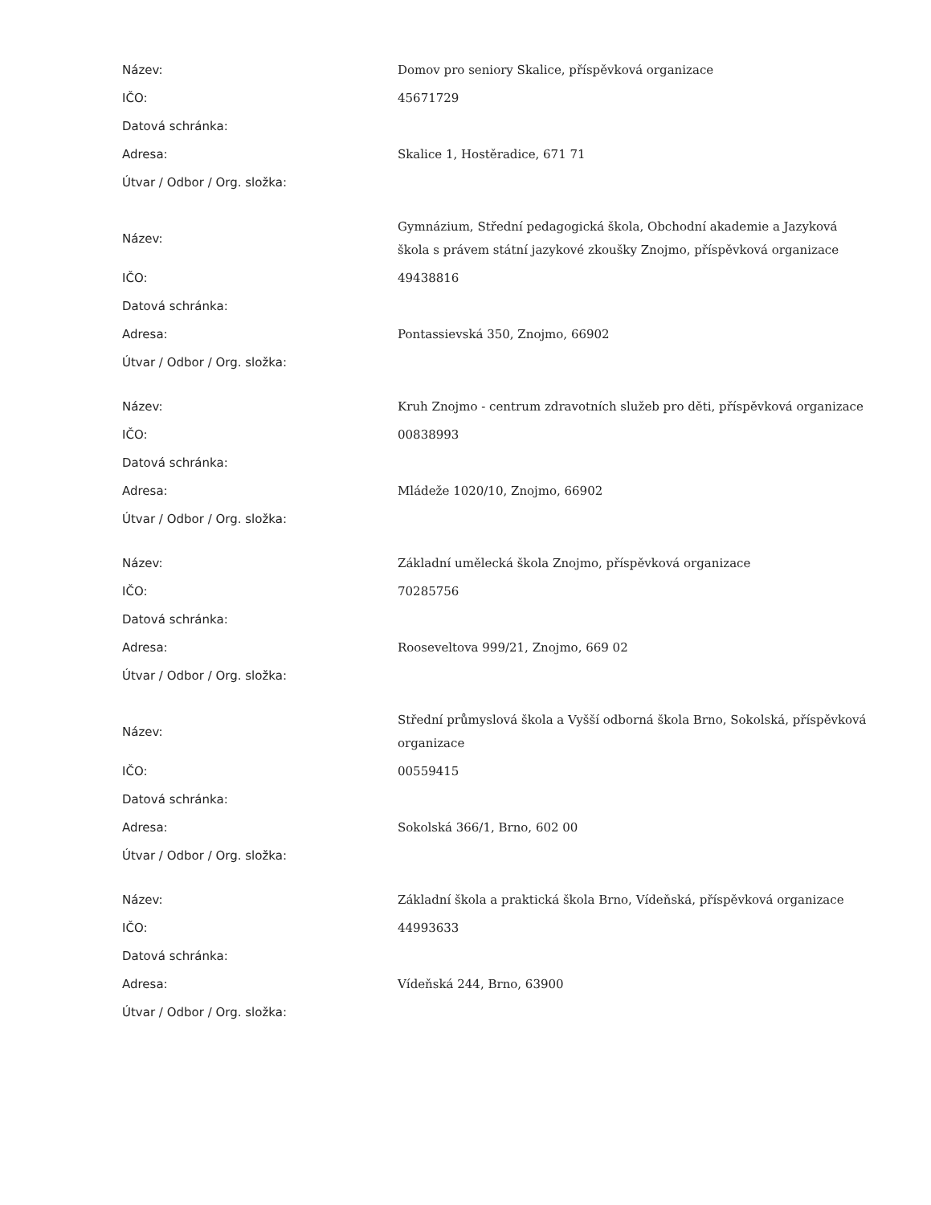| Název: | Domov pro seniory Skalice, příspěvková organizace |
| IČO: | 45671729 |
| Datová schránka: | |
| Adresa: | Skalice 1, Hostěradice, 671 71 |
| Útvar / Odbor / Org. složka: | |
| Název: | Gymnázium, Střední pedagogická škola, Obchodní akademie a Jazyková škola s právem státní jazykové zkoušky Znojmo, příspěvková organizace |
| IČO: | 49438816 |
| Datová schránka: | |
| Adresa: | Pontassievská 350, Znojmo, 66902 |
| Útvar / Odbor / Org. složka: | |
| Název: | Kruh Znojmo - centrum zdravotních služeb pro děti, příspěvková organizace |
| IČO: | 00838993 |
| Datová schránka: | |
| Adresa: | Mládeže 1020/10, Znojmo, 66902 |
| Útvar / Odbor / Org. složka: | |
| Název: | Základní umělecká škola Znojmo, příspěvková organizace |
| IČO: | 70285756 |
| Datová schránka: | |
| Adresa: | Rooseveltova 999/21, Znojmo, 669 02 |
| Útvar / Odbor / Org. složka: | |
| Název: | Střední průmyslová škola a Vyšší odborná škola Brno, Sokolská, příspěvková organizace |
| IČO: | 00559415 |
| Datová schránka: | |
| Adresa: | Sokolská 366/1, Brno, 602 00 |
| Útvar / Odbor / Org. složka: | |
| Název: | Základní škola a praktická škola Brno, Vídeňská, příspěvková organizace |
| IČO: | 44993633 |
| Datová schránka: | |
| Adresa: | Vídeňská 244, Brno, 63900 |
| Útvar / Odbor / Org. složka: | |